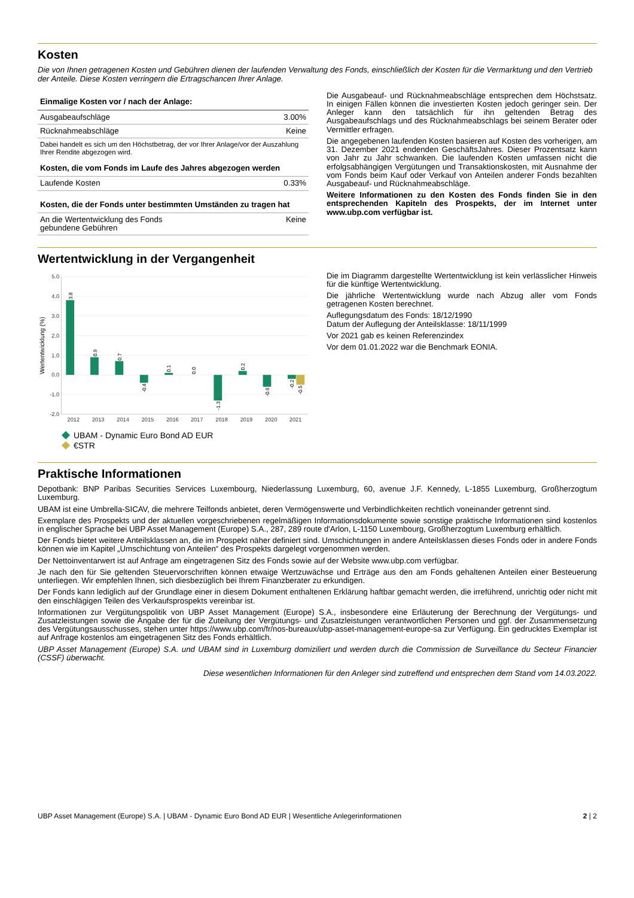Kosten
Die von Ihnen getragenen Kosten und Gebühren dienen der laufenden Verwaltung des Fonds, einschließlich der Kosten für die Vermarktung und den Vertrieb der Anteile. Diese Kosten verringern die Ertragschancen Ihrer Anlage.
| Einmalige Kosten vor / nach der Anlage: | |
| --- | --- |
| Ausgabeaufschläge | 3.00% |
| Rücknahmeabschläge | Keine |
| Dabei handelt es sich um den Höchstbetrag, der vor Ihrer Anlage/vor der Auszahlung Ihrer Rendite abgezogen wird. | |
| Kosten, die vom Fonds im Laufe des Jahres abgezogen werden | |
| Laufende Kosten | 0.33% |
| Kosten, die der Fonds unter bestimmten Umständen zu tragen hat | |
| An die Wertentwicklung des Fonds gebundene Gebühren | Keine |
Die Ausgabeauf- und Rücknahmeabschläge entsprechen dem Höchstsatz. In einigen Fällen können die investierten Kosten jedoch geringer sein. Der Anleger kann den tatsächlich für ihn geltenden Betrag des Ausgabeaufschlags und des Rücknahmeabschlags bei seinem Berater oder Vermittler erfragen.
Die angegebenen laufenden Kosten basieren auf Kosten des vorherigen, am 31. Dezember 2021 endenden GeschäftsJahres. Dieser Prozentsatz kann von Jahr zu Jahr schwanken. Die laufenden Kosten umfassen nicht die erfolgsabhängigen Vergütungen und Transaktionskosten, mit Ausnahme der vom Fonds beim Kauf oder Verkauf von Anteilen anderer Fonds bezahlten Ausgabeauf- und Rücknahmeabschläge.
Weitere Informationen zu den Kosten des Fonds finden Sie in den entsprechenden Kapiteln des Prospekts, der im Internet unter www.ubp.com verfügbar ist.
Wertentwicklung in der Vergangenheit
5.0
4.0
3.0
2.0
1.0
0.0
-1.0
-2.0
Wertentwicklung (%)
3.8
0.9
0.7
-0.4
0.1
0.0
-1.3
0.2
-0.6
-0.2
-0.5
2012
2013
2014
2015
2016
2017
2018
2019
2020
2021
UBAM - Dynamic Euro Bond AD EUR
€STR
Die im Diagramm dargestellte Wertentwicklung ist kein verlässlicher Hinweis für die künftige Wertentwicklung.
Die jährliche Wertentwicklung wurde nach Abzug aller vom Fonds getragenen Kosten berechnet.
Auflegungsdatum des Fonds: 18/12/1990
Datum der Auflegung der Anteilsklasse: 18/11/1999
Vor 2021 gab es keinen Referenzindex
Vor dem 01.01.2022 war die Benchmark EONIA.
Praktische Informationen
Depotbank: BNP Paribas Securities Services Luxembourg, Niederlassung Luxemburg, 60, avenue J.F. Kennedy, L-1855 Luxemburg, Großherzogtum Luxemburg.
UBAM ist eine Umbrella-SICAV, die mehrere Teilfonds anbietet, deren Vermögenswerte und Verbindlichkeiten rechtlich voneinander getrennt sind.
Exemplare des Prospekts und der aktuellen vorgeschriebenen regelmäßigen Informationsdokumente sowie sonstige praktische Informationen sind kostenlos in englischer Sprache bei UBP Asset Management (Europe) S.A., 287, 289 route d'Arlon, L-1150 Luxembourg, Großherzogtum Luxemburg erhältlich.
Der Fonds bietet weitere Anteilsklassen an, die im Prospekt näher definiert sind. Umschichtungen in andere Anteilsklassen dieses Fonds oder in andere Fonds können wie im Kapitel „Umschichtung von Anteilen“ des Prospekts dargelegt vorgenommen werden.
Der Nettoinventarwert ist auf Anfrage am eingetragenen Sitz des Fonds sowie auf der Website www.ubp.com verfügbar.
Je nach den für Sie geltenden Steuervorschriften können etwaige Wertzuwächse und Erträge aus den am Fonds gehaltenen Anteilen einer Besteuerung unterliegen. Wir empfehlen Ihnen, sich diesbezüglich bei Ihrem Finanzberater zu erkundigen.
Der Fonds kann lediglich auf der Grundlage einer in diesem Dokument enthaltenen Erklärung haftbar gemacht werden, die irreführend, unrichtig oder nicht mit den einschlägigen Teilen des Verkaufsprospekts vereinbar ist.
Informationen zur Vergütungspolitik von UBP Asset Management (Europe) S.A., insbesondere eine Erläuterung der Berechnung der Vergütungs- und Zusatzleistungen sowie die Angabe der für die Zuteilung der Vergütungs- und Zusatzleistungen verantwortlichen Personen und ggf. der Zusammensetzung des Vergütungsausschusses, stehen unter https://www.ubp.com/fr/nos-bureaux/ubp-asset-management-europe-sa zur Verfügung. Ein gedrucktes Exemplar ist auf Anfrage kostenlos am eingetragenen Sitz des Fonds erhältlich.
UBP Asset Management (Europe) S.A. und UBAM sind in Luxemburg domiziliert und werden durch die Commission de Surveillance du Secteur Financier (CSSF) überwacht.
Diese wesentlichen Informationen für den Anleger sind zutreffend und entsprechen dem Stand vom 14.03.2022.
UBP Asset Management (Europe) S.A. | UBAM - Dynamic Euro Bond AD EUR | Wesentliche Anlegerinformationen 2 | 2